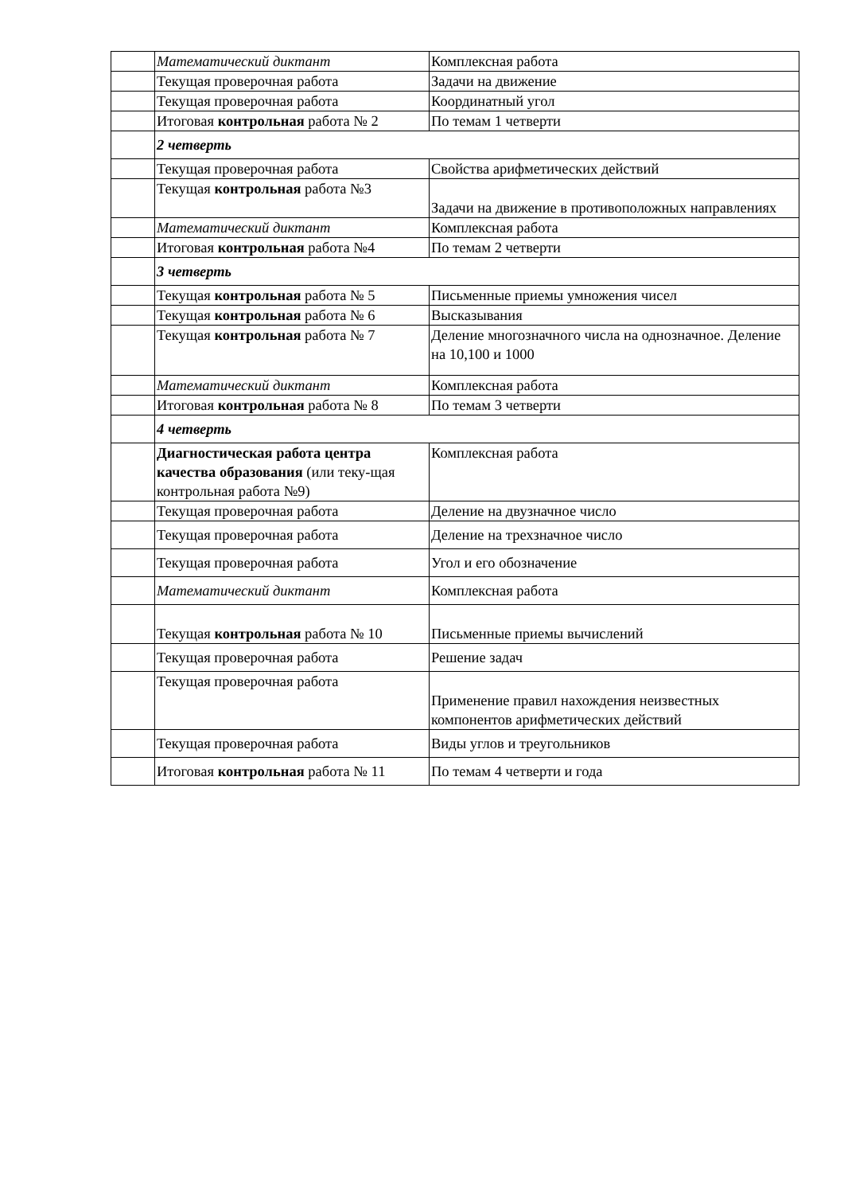| | Математический диктант | Комплексная работа |
| | Текущая проверочная работа | Задачи на движение |
| | Текущая проверочная работа | Координатный угол |
| | Итоговая контрольная работа № 2 | По темам 1 четверти |
| | 2 четверть | |
| | Текущая проверочная работа | Свойства арифметических действий |
| | Текущая контрольная работа №3 | Задачи на движение в противоположных направлениях |
| | Математический диктант | Комплексная работа |
| | Итоговая контрольная работа №4 | По темам 2 четверти |
| | 3 четверть | |
| | Текущая контрольная работа № 5 | Письменные приемы умножения чисел |
| | Текущая контрольная работа № 6 | Высказывания |
| | Текущая контрольная работа № 7 | Деление многозначного числа на однозначное. Деление на 10,100 и 1000 |
| | Математический диктант | Комплексная работа |
| | Итоговая контрольная работа № 8 | По темам 3 четверти |
| | 4 четверть | |
| | Диагностическая работа центра качества образования (или теку-щая контрольная работа №9) | Комплексная работа |
| | Текущая проверочная работа | Деление на двузначное число |
| | Текущая проверочная работа | Деление на трехзначное число |
| | Текущая проверочная работа | Угол и его обозначение |
| | Математический диктант | Комплексная работа |
| | Текущая контрольная работа № 10 | Письменные приемы вычислений |
| | Текущая проверочная работа | Решение задач |
| | Текущая проверочная работа | Применение правил нахождения неизвестных компонентов арифметических действий |
| | Текущая проверочная работа | Виды углов и треугольников |
| | Итоговая контрольная работа № 11 | По темам 4 четверти и года |